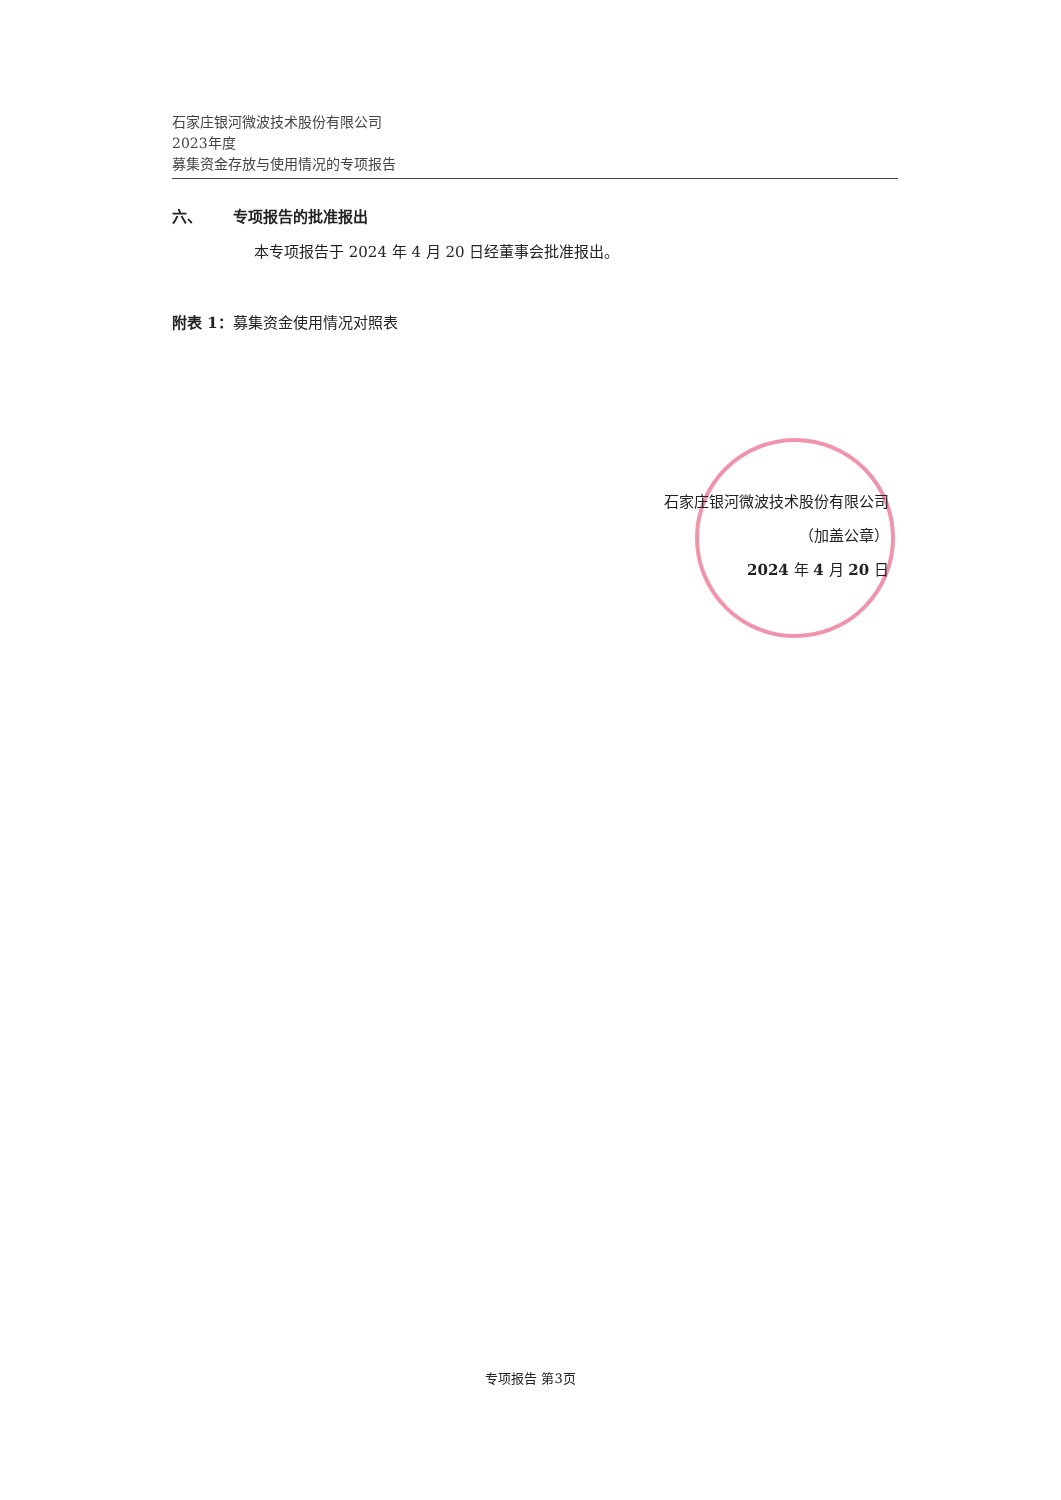石家庄银河微波技术股份有限公司
2023年度
募集资金存放与使用情况的专项报告
六、 专项报告的批准报出
本专项报告于 2024 年 4 月 20 日经董事会批准报出。
附表 1：募集资金使用情况对照表
石家庄银河微波技术股份有限公司
（加盖公章）
2024 年 4 月 20 日
专项报告 第3页